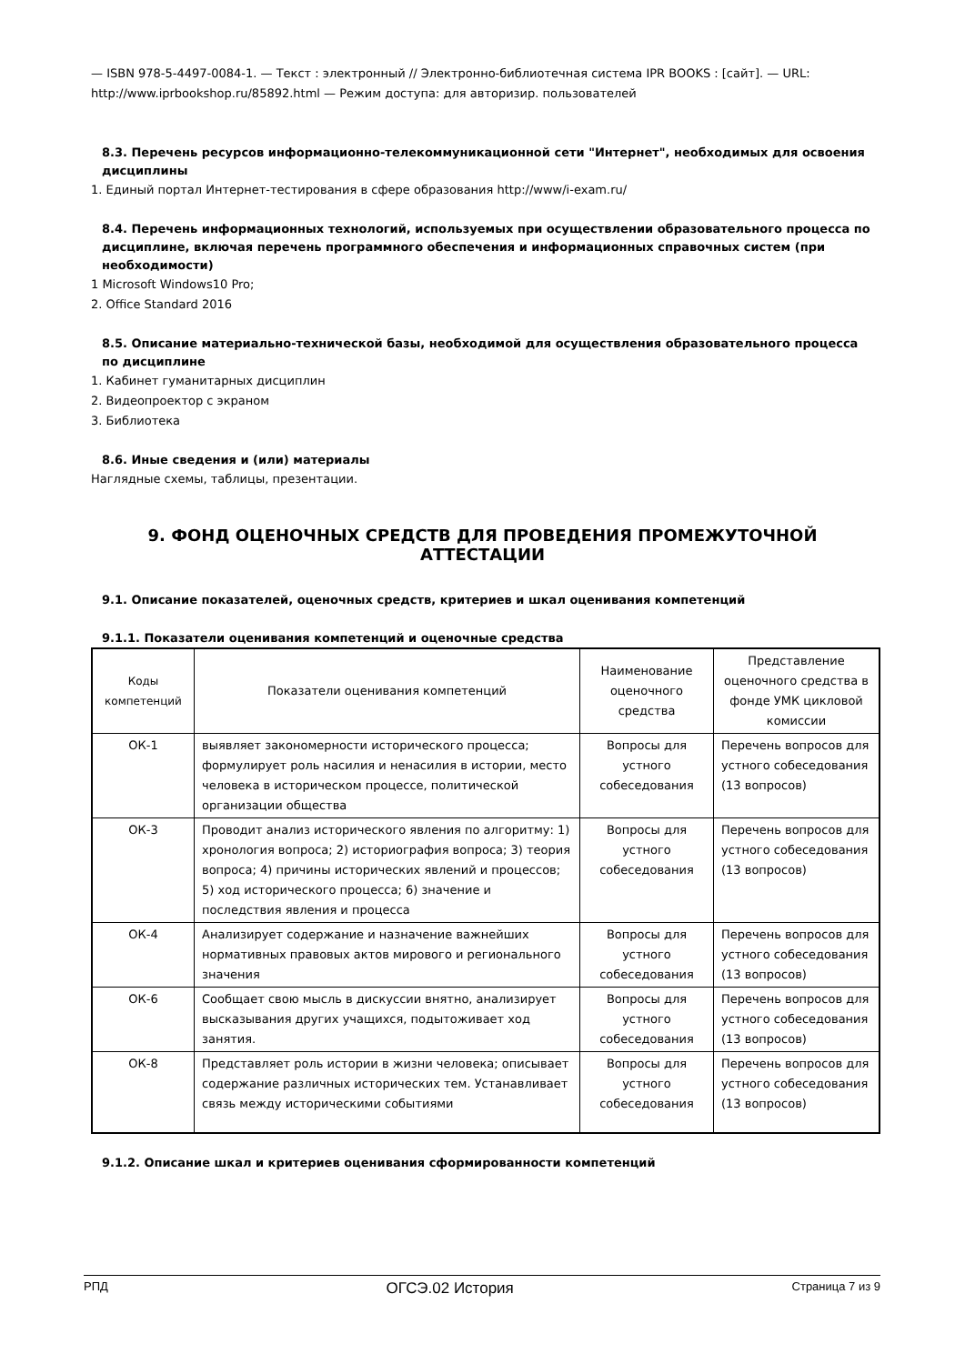— ISBN 978-5-4497-0084-1. — Текст : электронный // Электронно-библиотечная система IPR BOOKS : [сайт]. — URL: http://www.iprbookshop.ru/85892.html — Режим доступа: для авторизир. пользователей
8.3. Перечень ресурсов информационно-телекоммуникационной сети "Интернет", необходимых для освоения дисциплины
1. Единый портал Интернет-тестирования в сфере образования http://www/i-exam.ru/
8.4. Перечень информационных технологий, используемых при осуществлении образовательного процесса по дисциплине, включая перечень программного обеспечения и информационных справочных систем (при необходимости)
1 Microsoft Windows10 Pro;
2. Office Standard 2016
8.5. Описание материально-технической базы, необходимой для осуществления образовательного процесса по дисциплине
1. Кабинет гуманитарных дисциплин
2. Видеопроектор с экраном
3. Библиотека
8.6. Иные сведения и (или) материалы
Наглядные схемы, таблицы, презентации.
9. ФОНД ОЦЕНОЧНЫХ СРЕДСТВ ДЛЯ ПРОВЕДЕНИЯ ПРОМЕЖУТОЧНОЙ АТТЕСТАЦИИ
9.1. Описание показателей, оценочных средств, критериев и шкал оценивания компетенций
9.1.1. Показатели оценивания компетенций и оценочные средства
| Коды компетенций | Показатели оценивания компетенций | Наименование оценочного средства | Представление оценочного средства в фонде УМК цикловой комиссии |
| --- | --- | --- | --- |
| ОК-1 | выявляет закономерности исторического процесса; формулирует роль насилия и ненасилия в истории, место человека в историческом процессе, политической организации общества | Вопросы для устного собеседования | Перечень вопросов для устного собеседования (13 вопросов) |
| ОК-3 | Проводит анализ исторического явления по алгоритму: 1) хронология вопроса; 2) историография вопроса; 3) теория вопроса; 4) причины исторических явлений и процессов; 5) ход исторического процесса; 6) значение и последствия явления и процесса | Вопросы для устного собеседования | Перечень вопросов для устного собеседования (13 вопросов) |
| ОК-4 | Анализирует содержание и назначение важнейших нормативных правовых актов мирового и регионального значения | Вопросы для устного собеседования | Перечень вопросов для устного собеседования (13 вопросов) |
| ОК-6 | Сообщает свою мысль в дискуссии внятно, анализирует высказывания других учащихся, подытоживает ход занятия. | Вопросы для устного собеседования | Перечень вопросов для устного собеседования (13 вопросов) |
| ОК-8 | Представляет роль истории в жизни человека; описывает содержание различных исторических тем. Устанавливает связь между историческими событиями | Вопросы для устного собеседования | Перечень вопросов для устного собеседования (13 вопросов) |
9.1.2. Описание шкал и критериев оценивания сформированности компетенций
РПД ОГСЭ.02 История Страница 7 из 9